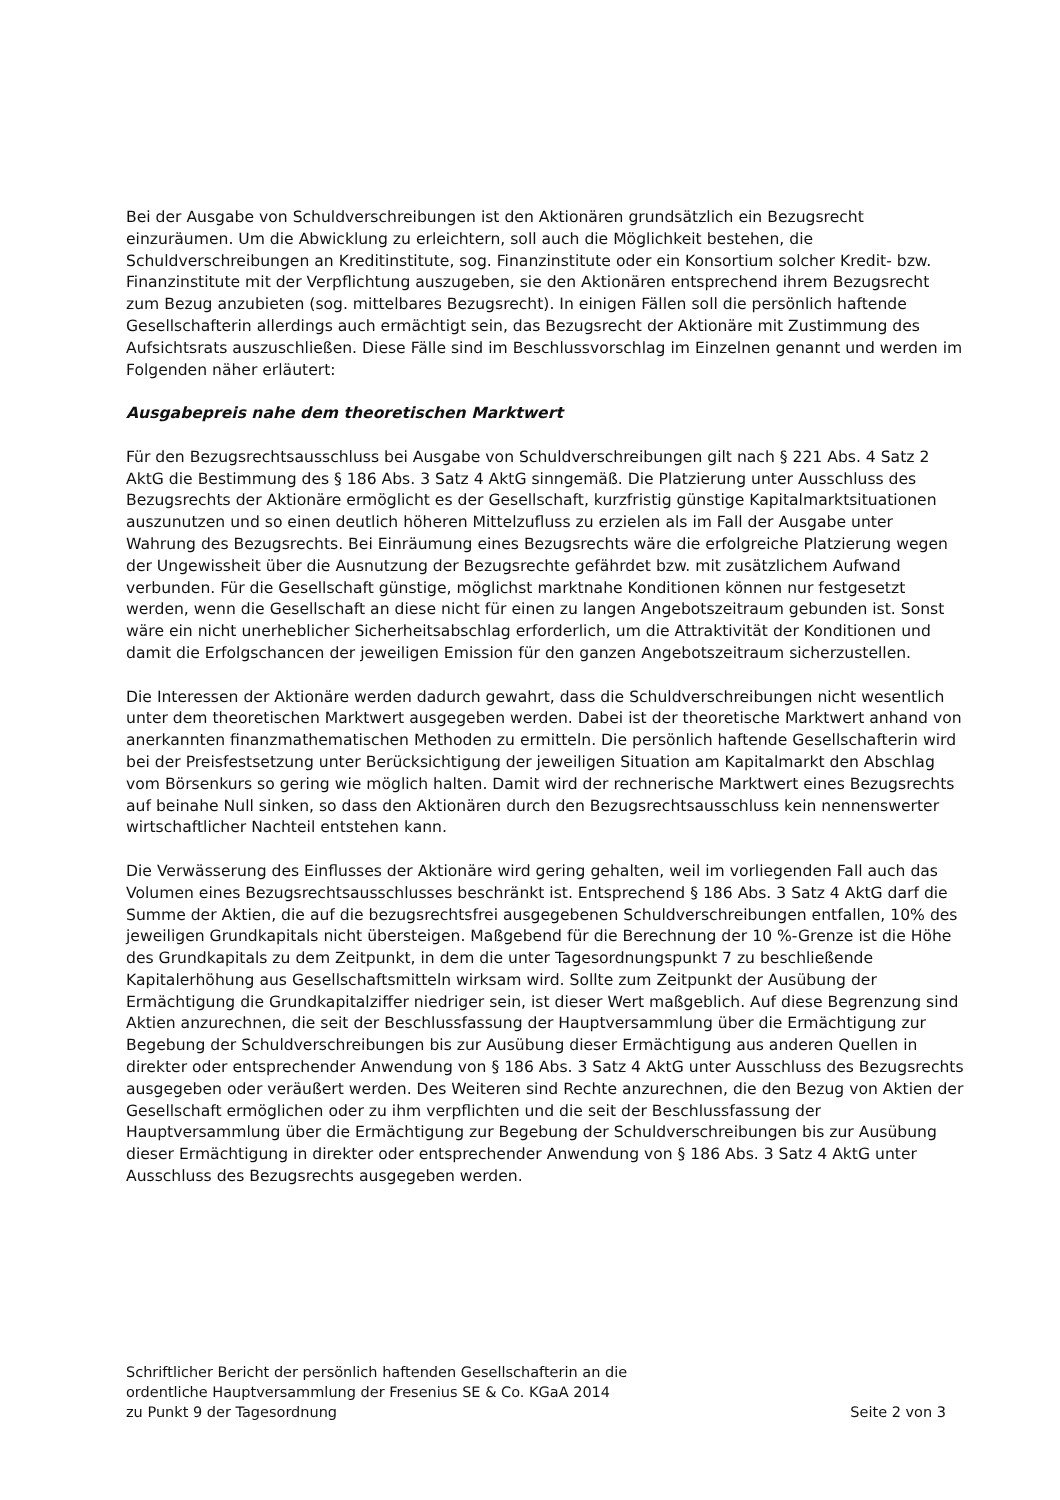Bei der Ausgabe von Schuldverschreibungen ist den Aktionären grundsätzlich ein Bezugsrecht einzuräumen. Um die Abwicklung zu erleichtern, soll auch die Möglichkeit bestehen, die Schuldverschreibungen an Kreditinstitute, sog. Finanzinstitute oder ein Konsortium solcher Kredit- bzw. Finanzinstitute mit der Verpflichtung auszugeben, sie den Aktionären entsprechend ihrem Bezugsrecht zum Bezug anzubieten (sog. mittelbares Bezugsrecht). In einigen Fällen soll die persönlich haftende Gesellschafterin allerdings auch ermächtigt sein, das Bezugsrecht der Aktionäre mit Zustimmung des Aufsichtsrats auszuschließen. Diese Fälle sind im Beschlussvorschlag im Einzelnen genannt und werden im Folgenden näher erläutert:
Ausgabepreis nahe dem theoretischen Marktwert
Für den Bezugsrechtsausschluss bei Ausgabe von Schuldverschreibungen gilt nach § 221 Abs. 4 Satz 2 AktG die Bestimmung des § 186 Abs. 3 Satz 4 AktG sinngemäß. Die Platzierung unter Ausschluss des Bezugsrechts der Aktionäre ermöglicht es der Gesellschaft, kurzfristig günstige Kapitalmarktsituationen auszunutzen und so einen deutlich höheren Mittelzufluss zu erzielen als im Fall der Ausgabe unter Wahrung des Bezugsrechts. Bei Einräumung eines Bezugsrechts wäre die erfolgreiche Platzierung wegen der Ungewissheit über die Ausnutzung der Bezugsrechte gefährdet bzw. mit zusätzlichem Aufwand verbunden. Für die Gesellschaft günstige, möglichst marktnahe Konditionen können nur festgesetzt werden, wenn die Gesellschaft an diese nicht für einen zu langen Angebotszeitraum gebunden ist. Sonst wäre ein nicht unerheblicher Sicherheitsabschlag erforderlich, um die Attraktivität der Konditionen und damit die Erfolgschancen der jeweiligen Emission für den ganzen Angebotszeitraum sicherzustellen.
Die Interessen der Aktionäre werden dadurch gewahrt, dass die Schuldverschreibungen nicht wesentlich unter dem theoretischen Marktwert ausgegeben werden. Dabei ist der theoretische Marktwert anhand von anerkannten finanzmathematischen Methoden zu ermitteln. Die persönlich haftende Gesellschafterin wird bei der Preisfestsetzung unter Berücksichtigung der jeweiligen Situation am Kapitalmarkt den Abschlag vom Börsenkurs so gering wie möglich halten. Damit wird der rechnerische Marktwert eines Bezugsrechts auf beinahe Null sinken, so dass den Aktionären durch den Bezugsrechtsausschluss kein nennenswerter wirtschaftlicher Nachteil entstehen kann.
Die Verwässerung des Einflusses der Aktionäre wird gering gehalten, weil im vorliegenden Fall auch das Volumen eines Bezugsrechtsausschlusses beschränkt ist. Entsprechend § 186 Abs. 3 Satz 4 AktG darf die Summe der Aktien, die auf die bezugsrechtsfrei ausgegebenen Schuldverschreibungen entfallen, 10% des jeweiligen Grundkapitals nicht übersteigen. Maßgebend für die Berechnung der 10 %-Grenze ist die Höhe des Grundkapitals zu dem Zeitpunkt, in dem die unter Tagesordnungspunkt 7 zu beschließende Kapitalerhöhung aus Gesellschaftsmitteln wirksam wird. Sollte zum Zeitpunkt der Ausübung der Ermächtigung die Grundkapitalziffer niedriger sein, ist dieser Wert maßgeblich. Auf diese Begrenzung sind Aktien anzurechnen, die seit der Beschlussfassung der Hauptversammlung über die Ermächtigung zur Begebung der Schuldverschreibungen bis zur Ausübung dieser Ermächtigung aus anderen Quellen in direkter oder entsprechender Anwendung von § 186 Abs. 3 Satz 4 AktG unter Ausschluss des Bezugsrechts ausgegeben oder veräußert werden. Des Weiteren sind Rechte anzurechnen, die den Bezug von Aktien der Gesellschaft ermöglichen oder zu ihm verpflichten und die seit der Beschlussfassung der Hauptversammlung über die Ermächtigung zur Begebung der Schuldverschreibungen bis zur Ausübung dieser Ermächtigung in direkter oder entsprechender Anwendung von § 186 Abs. 3 Satz 4 AktG unter Ausschluss des Bezugsrechts ausgegeben werden.
Schriftlicher Bericht der persönlich haftenden Gesellschafterin an die
ordentliche Hauptversammlung der Fresenius SE & Co. KGaA 2014
zu Punkt 9 der Tagesordnung Seite 2 von 3